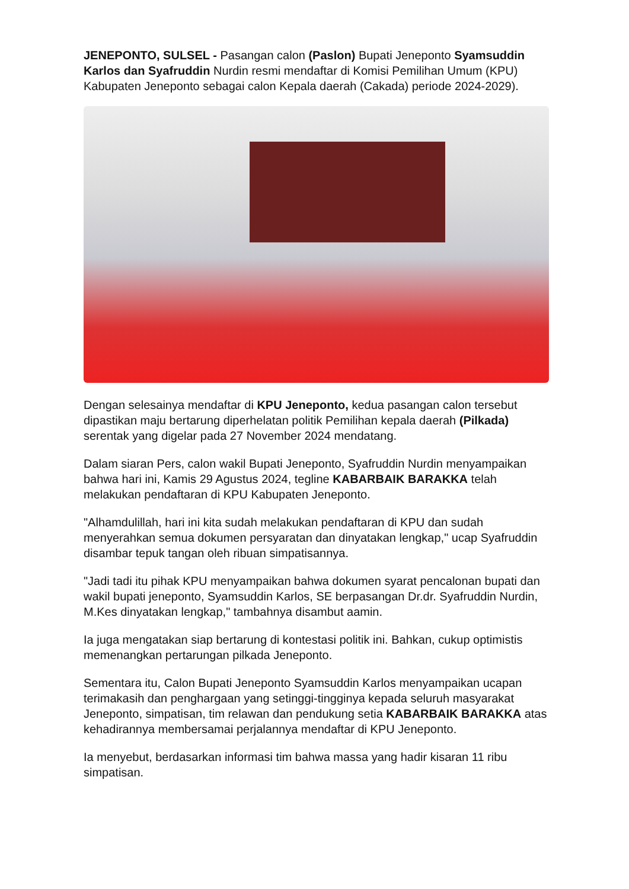JENEPONTO, SULSEL - Pasangan calon (Paslon) Bupati Jeneponto Syamsuddin Karlos dan Syafruddin Nurdin resmi mendaftar di Komisi Pemilihan Umum (KPU) Kabupaten Jeneponto sebagai calon Kepala daerah (Cakada) periode 2024-2029).
Dengan selesainya mendaftar di KPU Jeneponto, kedua pasangan calon tersebut dipastikan maju bertarung diperhelatan politik Pemilihan kepala daerah (Pilkada) serentak yang digelar pada 27 November 2024 mendatang.
Dalam siaran Pers, calon wakil Bupati Jeneponto, Syafruddin Nurdin menyampaikan bahwa hari ini, Kamis 29 Agustus 2024, tegline KABARBAIK BARAKKA telah melakukan pendaftaran di KPU Kabupaten Jeneponto.
"Alhamdulillah, hari ini kita sudah melakukan pendaftaran di KPU dan sudah menyerahkan semua dokumen persyaratan dan dinyatakan lengkap," ucap Syafruddin disambar tepuk tangan oleh ribuan simpatisannya.
"Jadi tadi itu pihak KPU menyampaikan bahwa dokumen syarat pencalonan bupati dan wakil bupati jeneponto, Syamsuddin Karlos, SE berpasangan Dr.dr. Syafruddin Nurdin, M.Kes dinyatakan lengkap," tambahnya disambut aamin.
Ia juga mengatakan siap bertarung di kontestasi politik ini. Bahkan, cukup optimistis memenangkan pertarungan pilkada Jeneponto.
Sementara itu, Calon Bupati Jeneponto Syamsuddin Karlos menyampaikan ucapan terimakasih dan penghargaan yang setinggi-tingginya kepada seluruh masyarakat Jeneponto, simpatisan, tim relawan dan pendukung setia KABARBAIK BARAKKA atas kehadirannya membersamai perjalannya mendaftar di KPU Jeneponto.
Ia menyebut, berdasarkan informasi tim bahwa massa yang hadir kisaran 11 ribu simpatisan.